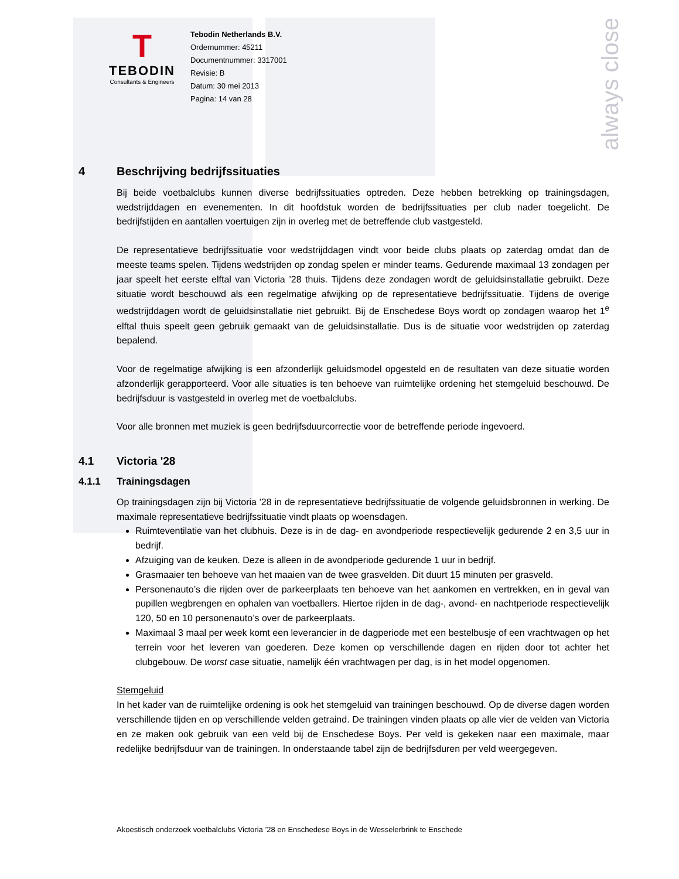always close
T
TEBODIN
Consultants & Engineers
Tebodin Netherlands B.V.
Ordernummer: 45211
Documentnummer: 3317001
Revisie: B
Datum: 30 mei 2013
Pagina: 14 van 28
4 Beschrijving bedrijfssituaties
Bij beide voetbalclubs kunnen diverse bedrijfssituaties optreden. Deze hebben betrekking op trainingsdagen, wedstrijddagen en evenementen. In dit hoofdstuk worden de bedrijfssituaties per club nader toegelicht. De bedrijfstijden en aantallen voertuigen zijn in overleg met de betreffende club vastgesteld.
De representatieve bedrijfssituatie voor wedstrijddagen vindt voor beide clubs plaats op zaterdag omdat dan de meeste teams spelen. Tijdens wedstrijden op zondag spelen er minder teams. Gedurende maximaal 13 zondagen per jaar speelt het eerste elftal van Victoria ’28 thuis. Tijdens deze zondagen wordt de geluidsinstallatie gebruikt. Deze situatie wordt beschouwd als een regelmatige afwijking op de representatieve bedrijfssituatie. Tijdens de overige wedstrijddagen wordt de geluidsinstallatie niet gebruikt. Bij de Enschedese Boys wordt op zondagen waarop het 1<sup>e</sup> elftal thuis speelt geen gebruik gemaakt van de geluidsinstallatie. Dus is de situatie voor wedstrijden op zaterdag bepalend.
Voor de regelmatige afwijking is een afzonderlijk geluidsmodel opgesteld en de resultaten van deze situatie worden afzonderlijk gerapporteerd. Voor alle situaties is ten behoeve van ruimtelijke ordening het stemgeluid beschouwd. De bedrijfsduur is vastgesteld in overleg met de voetbalclubs.
Voor alle bronnen met muziek is geen bedrijfsduurcorrectie voor de betreffende periode ingevoerd.
4.1 Victoria '28
4.1.1 Trainingsdagen
Op trainingsdagen zijn bij Victoria '28 in de representatieve bedrijfssituatie de volgende geluidsbronnen in werking. De maximale representatieve bedrijfssituatie vindt plaats op woensdagen.
Ruimteventilatie van het clubhuis. Deze is in de dag- en avondperiode respectievelijk gedurende 2 en 3,5 uur in bedrijf.
Afzuiging van de keuken. Deze is alleen in de avondperiode gedurende 1 uur in bedrijf.
Grasmaaier ten behoeve van het maaien van de twee grasvelden. Dit duurt 15 minuten per grasveld.
Personenauto’s die rijden over de parkeerplaats ten behoeve van het aankomen en vertrekken, en in geval van pupillen wegbrengen en ophalen van voetballers. Hiertoe rijden in de dag-, avond- en nachtperiode respectievelijk 120, 50 en 10 personenauto’s over de parkeerplaats.
Maximaal 3 maal per week komt een leverancier in de dagperiode met een bestelbusje of een vrachtwagen op het terrein voor het leveren van goederen. Deze komen op verschillende dagen en rijden door tot achter het clubgebouw. De worst case situatie, namelijk één vrachtwagen per dag, is in het model opgenomen.
Stemgeluid
In het kader van de ruimtelijke ordening is ook het stemgeluid van trainingen beschouwd. Op de diverse dagen worden verschillende tijden en op verschillende velden getraind. De trainingen vinden plaats op alle vier de velden van Victoria en ze maken ook gebruik van een veld bij de Enschedese Boys. Per veld is gekeken naar een maximale, maar redelijke bedrijfsduur van de trainingen. In onderstaande tabel zijn de bedrijfsduren per veld weergegeven.
Akoestisch onderzoek voetbalclubs Victoria ’28 en Enschedese Boys in de Wesselerbrink te Enschede